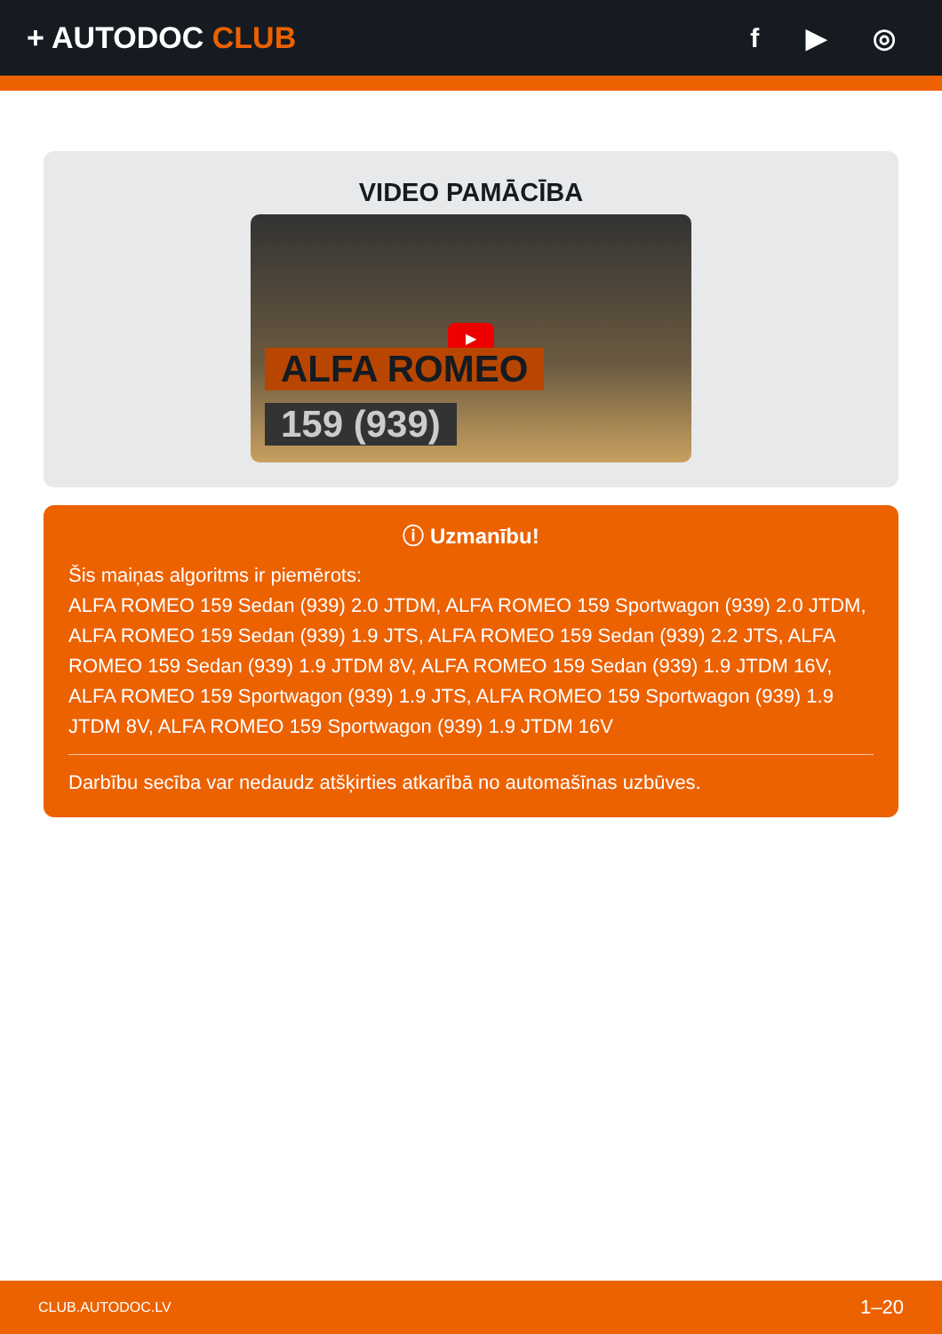+ AUTODOC CLUB f ▶ ◎
VIDEO PAMĀCĪBA
▶
ALFA ROMEO
159 (939)
ⓘ Uzmanību!
Šis maiņas algoritms ir piemērots:
ALFA ROMEO 159 Sedan (939) 2.0 JTDM, ALFA ROMEO 159 Sportwagon (939) 2.0 JTDM, ALFA ROMEO 159 Sedan (939) 1.9 JTS, ALFA ROMEO 159 Sedan (939) 2.2 JTS, ALFA ROMEO 159 Sedan (939) 1.9 JTDM 8V, ALFA ROMEO 159 Sedan (939) 1.9 JTDM 16V, ALFA ROMEO 159 Sportwagon (939) 1.9 JTS, ALFA ROMEO 159 Sportwagon (939) 1.9 JTDM 8V, ALFA ROMEO 159 Sportwagon (939) 1.9 JTDM 16V
Darbību secība var nedaudz atšķirties atkarībā no automašīnas uzbūves.
CLUB.AUTODOC.LV 1–20